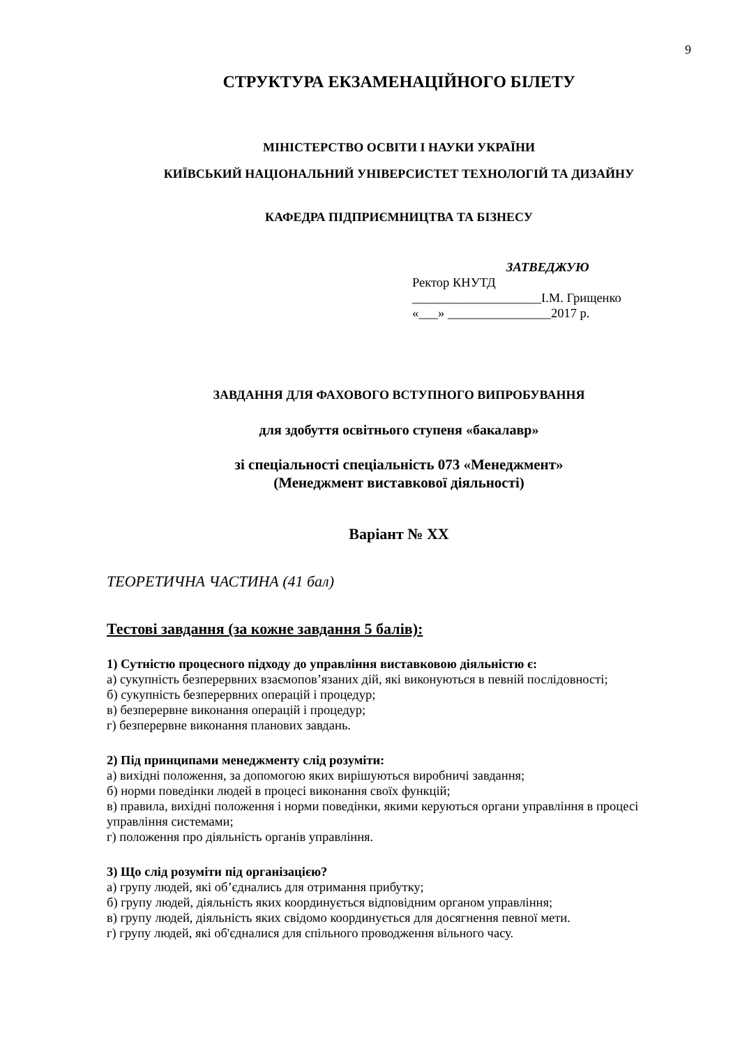9
СТРУКТУРА ЕКЗАМЕНАЦІЙНОГО БІЛЕТУ
МІНІСТЕРСТВО ОСВІТИ І НАУКИ УКРАЇНИ
КИЇВСЬКИЙ НАЦІОНАЛЬНИЙ УНІВЕРСИСТЕТ ТЕХНОЛОГІЙ ТА ДИЗАЙНУ
КАФЕДРА ПІДПРИЄМНИЦТВА ТА БІЗНЕСУ
ЗАТВЕДЖУЮ
Ректор КНУТД
____________________І.М. Грищенко
«___» ________________2017 р.
ЗАВДАННЯ ДЛЯ ФАХОВОГО ВСТУПНОГО ВИПРОБУВАННЯ
для здобуття освітнього ступеня «бакалавр»
зі спеціальності спеціальність 073 «Менеджмент»
(Менеджмент виставкової діяльності)
Варіант № XX
ТЕОРЕТИЧНА ЧАСТИНА (41 бал)
Тестові завдання (за кожне завдання 5 балів):
1) Сутністю процесного підходу до управління виставковою діяльністю є:
а) сукупність безперервних взаємопов’язаних дій, які виконуються в певній послідовності;
б) сукупність безперервних операцій і процедур;
в) безперервне виконання операцій і процедур;
г) безперервне виконання планових завдань.
2) Під принципами менеджменту слід розуміти:
а) вихідні положення, за допомогою яких вирішуються виробничі завдання;
б) норми поведінки людей в процесі виконання своїх функцій;
в) правила, вихідні положення і норми поведінки, якими керуються органи управління в процесі управління системами;
г) положення про діяльність органів управління.
3) Що слід розуміти під організацією?
а) групу людей, які об’єднались для отримання прибутку;
б) групу людей, діяльність яких координується відповідним органом управління;
в) групу людей, діяльність яких свідомо координується для досягнення певної мети.
г) групу людей, які об'єдналися для спільного проводження вільного часу.